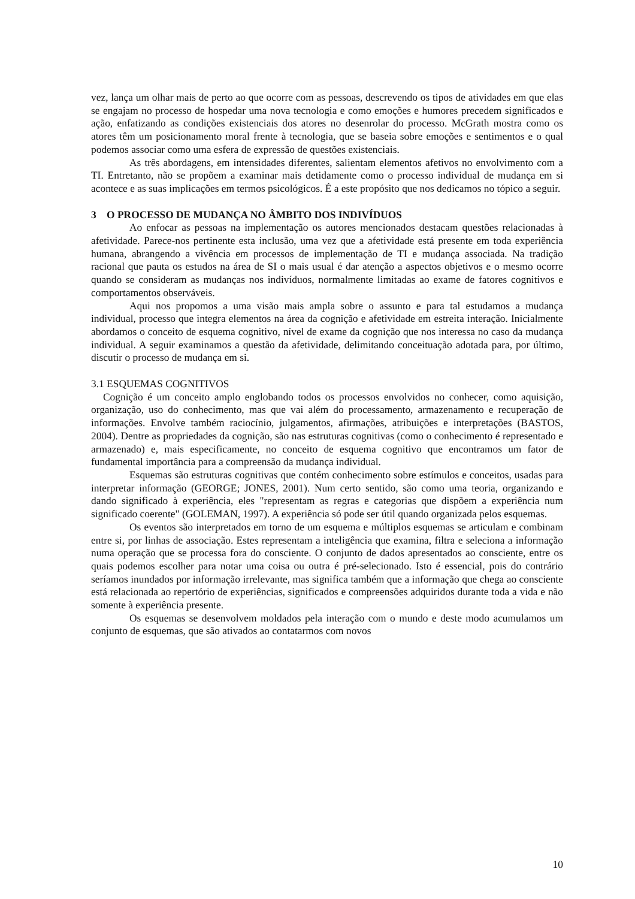vez, lança um olhar mais de perto ao que ocorre com as pessoas, descrevendo os tipos de atividades em que elas se engajam no processo de hospedar uma nova tecnologia e como emoções e humores precedem significados e ação, enfatizando as condições existenciais dos atores no desenrolar do processo. McGrath mostra como os atores têm um posicionamento moral frente à tecnologia, que se baseia sobre emoções e sentimentos e o qual podemos associar como uma esfera de expressão de questões existenciais.
As três abordagens, em intensidades diferentes, salientam elementos afetivos no envolvimento com a TI. Entretanto, não se propõem a examinar mais detidamente como o processo individual de mudança em si acontece e as suas implicações em termos psicológicos. É a este propósito que nos dedicamos no tópico a seguir.
3 O PROCESSO DE MUDANÇA NO ÂMBITO DOS INDIVÍDUOS
Ao enfocar as pessoas na implementação os autores mencionados destacam questões relacionadas à afetividade. Parece-nos pertinente esta inclusão, uma vez que a afetividade está presente em toda experiência humana, abrangendo a vivência em processos de implementação de TI e mudança associada. Na tradição racional que pauta os estudos na área de SI o mais usual é dar atenção a aspectos objetivos e o mesmo ocorre quando se consideram as mudanças nos indivíduos, normalmente limitadas ao exame de fatores cognitivos e comportamentos observáveis.
Aqui nos propomos a uma visão mais ampla sobre o assunto e para tal estudamos a mudança individual, processo que integra elementos na área da cognição e afetividade em estreita interação. Inicialmente abordamos o conceito de esquema cognitivo, nível de exame da cognição que nos interessa no caso da mudança individual. A seguir examinamos a questão da afetividade, delimitando conceituação adotada para, por último, discutir o processo de mudança em si.
3.1 ESQUEMAS COGNITIVOS
Cognição é um conceito amplo englobando todos os processos envolvidos no conhecer, como aquisição, organização, uso do conhecimento, mas que vai além do processamento, armazenamento e recuperação de informações. Envolve também raciocínio, julgamentos, afirmações, atribuições e interpretações (BASTOS, 2004). Dentre as propriedades da cognição, são nas estruturas cognitivas (como o conhecimento é representado e armazenado) e, mais especificamente, no conceito de esquema cognitivo que encontramos um fator de fundamental importância para a compreensão da mudança individual.
Esquemas são estruturas cognitivas que contém conhecimento sobre estímulos e conceitos, usadas para interpretar informação (GEORGE; JONES, 2001). Num certo sentido, são como uma teoria, organizando e dando significado à experiência, eles "representam as regras e categorias que dispõem a experiência num significado coerente" (GOLEMAN, 1997). A experiência só pode ser útil quando organizada pelos esquemas.
Os eventos são interpretados em torno de um esquema e múltiplos esquemas se articulam e combinam entre si, por linhas de associação. Estes representam a inteligência que examina, filtra e seleciona a informação numa operação que se processa fora do consciente. O conjunto de dados apresentados ao consciente, entre os quais podemos escolher para notar uma coisa ou outra é pré-selecionado. Isto é essencial, pois do contrário seríamos inundados por informação irrelevante, mas significa também que a informação que chega ao consciente está relacionada ao repertório de experiências, significados e compreensões adquiridos durante toda a vida e não somente à experiência presente.
Os esquemas se desenvolvem moldados pela interação com o mundo e deste modo acumulamos um conjunto de esquemas, que são ativados ao contatarmos com novos
10